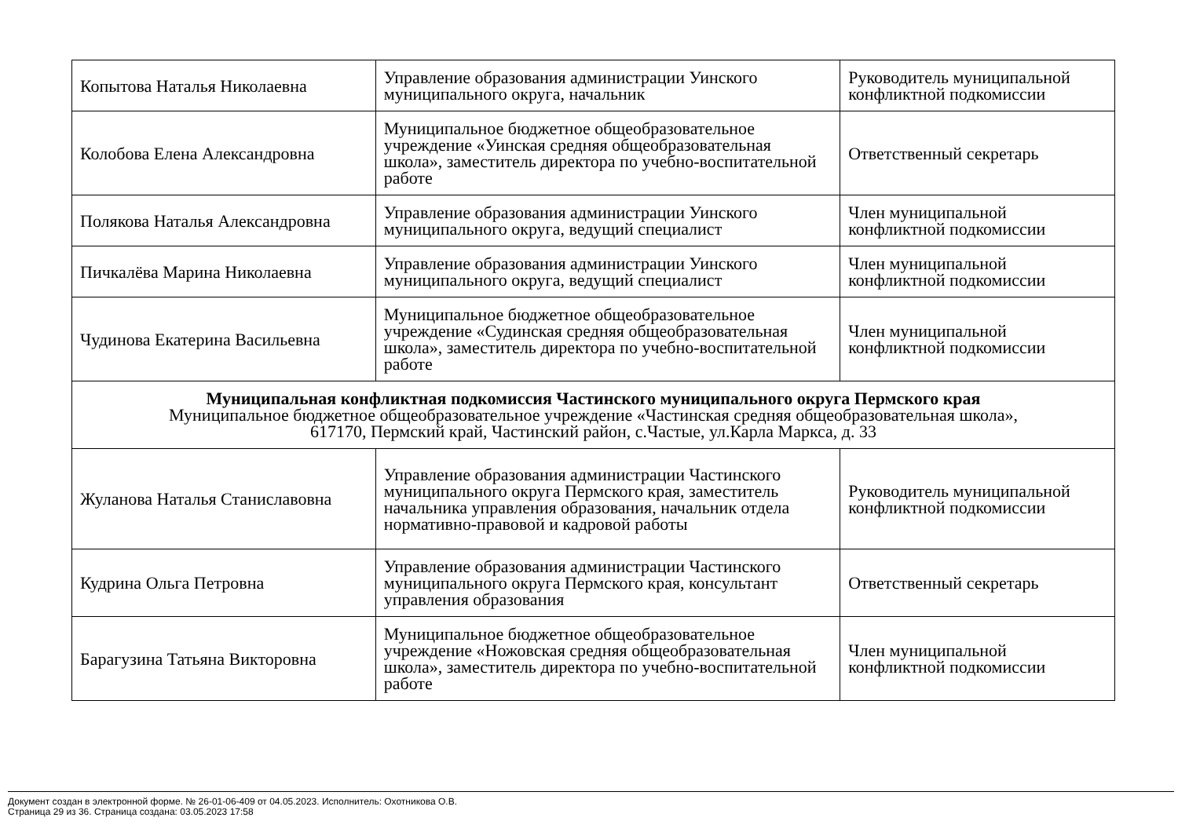| Копытова Наталья Николаевна | Управление образования администрации Уинского муниципального округа, начальник | Руководитель муниципальной конфликтной подкомиссии |
| Колобова Елена Александровна | Муниципальное бюджетное общеобразовательное учреждение «Уинская средняя общеобразовательная школа», заместитель директора по учебно-воспитательной работе | Ответственный секретарь |
| Полякова Наталья Александровна | Управление образования администрации Уинского муниципального округа, ведущий специалист | Член муниципальной конфликтной подкомиссии |
| Пичкалёва Марина Николаевна | Управление образования администрации Уинского муниципального округа, ведущий специалист | Член муниципальной конфликтной подкомиссии |
| Чудинова Екатерина Васильевна | Муниципальное бюджетное общеобразовательное учреждение «Судинская средняя общеобразовательная школа», заместитель директора по учебно-воспитательной работе | Член муниципальной конфликтной подкомиссии |
| Муниципальная конфликтная подкомиссия Частинского муниципального округа Пермского края Муниципальное бюджетное общеобразовательное учреждение «Частинская средняя общеобразовательная школа», 617170, Пермский край, Частинский район, с.Частые, ул.Карла Маркса, д. 33 | | |
| Жуланова Наталья Станиславовна | Управление образования администрации Частинского муниципального округа Пермского края, заместитель начальника управления образования, начальник отдела нормативно-правовой и кадровой работы | Руководитель муниципальной конфликтной подкомиссии |
| Кудрина Ольга Петровна | Управление образования администрации Частинского муниципального округа Пермского края, консультант управления образования | Ответственный секретарь |
| Барагузина Татьяна Викторовна | Муниципальное бюджетное общеобразовательное учреждение «Ножовская средняя общеобразовательная школа», заместитель директора по учебно-воспитательной работе | Член муниципальной конфликтной подкомиссии |
Документ создан в электронной форме. № 26-01-06-409 от 04.05.2023. Исполнитель: Охотникова О.В.
Страница 29 из 36. Страница создана: 03.05.2023 17:58